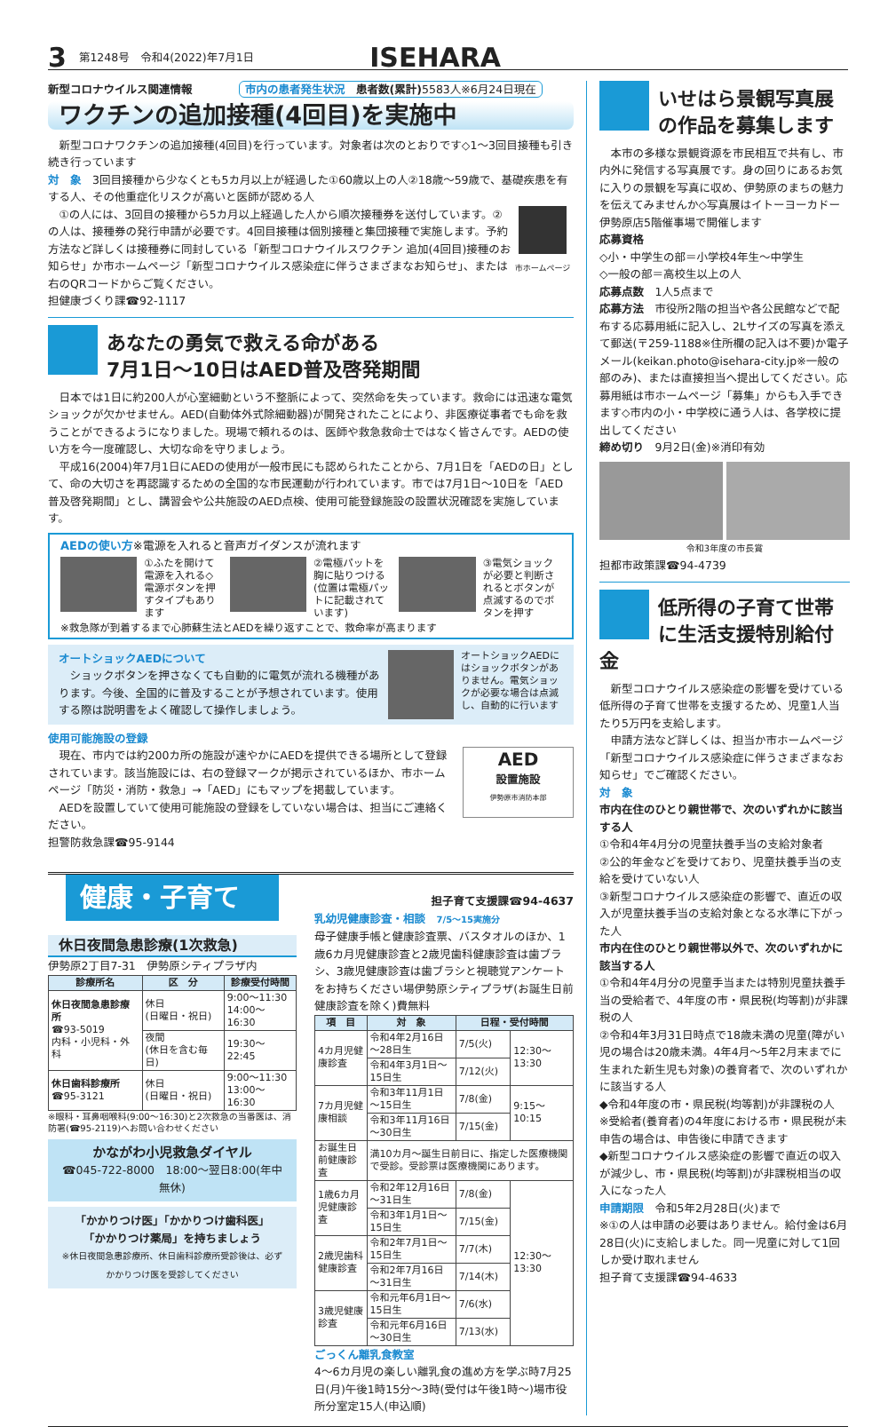3 第1248号　令和4(2022)年7月1日 ISEHARA
新型コロナウイルス関連情報　市内の患者発生状況　患者数(累計) 5583人※6月24日現在
ワクチンの追加接種(4回目)を実施中
　新型コロナワクチンの追加接種(4回目)を行っています。対象者は次のとおりです◇1～3回目接種も引き続き行っています
対　象　3回目接種から少なくとも5カ月以上が経過した①60歳以上の人②18歳～59歳で、基礎疾患を有する人、その他重症化リスクが高いと医師が認める人
　①の人には、3回目の接種から5カ月以上経過した人から順次接種券を送付しています。②の人は、接種券の発行申請が必要です。4回目接種は個別接種と集団接種で実施します。予約方法など詳しくは接種券に同封している「新型コロナウイルスワクチン 追加(4回目)接種のお知らせ」か市ホームページ「新型コロナウイルス感染症に伴うさまざまなお知らせ」、または右のQRコードからご覧ください。
市ホームページ
担健康づくり課☎92-1117
あなたの勇気で救える命がある
7月1日～10日はAED普及啓発期間
　日本では1日に約200人が心室細動という不整脈によって、突然命を失っています。救命には迅速な電気ショックが欠かせません。AED(自動体外式除細動器)が開発されたことにより、非医療従事者でも命を救うことができるようになりました。現場で頼れるのは、医師や救急救命士ではなく皆さんです。AEDの使い方を今一度確認し、大切な命を守りましょう。
　平成16(2004)年7月1日にAEDの使用が一般市民にも認められたことから、7月1日を「AEDの日」として、命の大切さを再認識するための全国的な市民運動が行われています。市では7月1日～10日を「AED普及啓発期間」とし、講習会や公共施設のAED点検、使用可能登録施設の設置状況確認を実施しています。
AEDの使い方※電源を入れると音声ガイダンスが流れます
①ふたを開けて電源を入れる◇電源ボタンを押すタイプもあります
②電極パットを胸に貼りつける(位置は電極パットに記載されています)
③電気ショックが必要と判断されるとボタンが点滅するのでボタンを押す
※救急隊が到着するまで心肺蘇生法とAEDを繰り返すことで、救命率が高まります
オートショックAEDについて
　ショックボタンを押さなくても自動的に電気が流れる機種があります。今後、全国的に普及することが予想されています。使用する際は説明書をよく確認して操作しましょう。
オートショックAEDにはショックボタンがありません。電気ショックが必要な場合は点滅し、自動的に行います
使用可能施設の登録
　現在、市内では約200カ所の施設が速やかにAEDを提供できる場所として登録されています。該当施設には、右の登録マークが掲示されているほか、市ホームページ「防災・消防・救急」→「AED」にもマップを掲載しています。
　AEDを設置していて使用可能施設の登録をしていない場合は、担当にご連絡ください。
担警防救急課☎95-9144
AED
設置施設
伊勢原市消防本部
健康・子育て
休日夜間急患診療(1次救急)
伊勢原2丁目7-31　伊勢原シティプラザ内
| 診療所名 | 区 分 | 診療受付時間 |
| --- | --- | --- |
| 休日夜間急患診療所 ☎93-5019 内科・小児科・外科 | 休日 (日曜日・祝日) | 9:00～11:30 14:00～16:30 |
| | 夜間 (休日を含む毎日) | 19:30～22:45 |
| 休日歯科診療所 ☎95-3121 | 休日 (日曜日・祝日) | 9:00～11:30 13:00～16:30 |
※眼科・耳鼻咽喉科(9:00～16:30)と2次救急の当番医は、消防署(☎95-2119)へお問い合わせください
かながわ小児救急ダイヤル
☎045-722-8000　18:00～翌日8:00(年中無休)
「かかりつけ医」「かかりつけ歯科医」
「かかりつけ薬局」を持ちましょう
※休日夜間急患診療所、休日歯科診療所受診後は、必ずかかりつけ医を受診してください
担子育て支援課☎94-4637
乳幼児健康診査・相談　7/5～15実施分
母子健康手帳と健康診査票、バスタオルのほか、1歳6カ月児健康診査と2歳児歯科健康診査は歯ブラシ、3歳児健康診査は歯ブラシと視聴覚アンケートをお持ちください場伊勢原シティプラザ(お誕生日前健康診査を除く)費無料
| 項 目 | 対 象 | 日程・受付時間 | |
| --- | --- | --- | --- |
| 4カ月児健康診査 | 令和4年2月16日～28日生 | 7/5(火) | 12:30～13:30 |
| | 令和4年3月1日～15日生 | 7/12(火) | |
| 7カ月児健康相談 | 令和3年11月1日～15日生 | 7/8(金) | 9:15～10:15 |
| | 令和3年11月16日～30日生 | 7/15(金) | |
| お誕生日前健康診査 | 満10カ月～誕生日前日に、指定した医療機関で受診。受診票は医療機関にあります。 | | |
| 1歳6カ月児健康診査 | 令和2年12月16日～31日生 | 7/8(金) | 12:30～13:30 |
| | 令和3年1月1日～15日生 | 7/15(金) | |
| 2歳児歯科健康診査 | 令和2年7月1日～15日生 | 7/7(木) | |
| | 令和2年7月16日～31日生 | 7/14(木) | |
| 3歳児健康診査 | 令和元年6月1日～15日生 | 7/6(水) | |
| | 令和元年6月16日～30日生 | 7/13(水) | |
ごっくん離乳食教室
4～6カ月児の楽しい離乳食の進め方を学ぶ時7月25日(月)午後1時15分～3時(受付は午後1時～)場市役所分室定15人(申込順)
いせはら景観写真展の作品を募集します
　本市の多様な景観資源を市民相互で共有し、市内外に発信する写真展です。身の回りにあるお気に入りの景観を写真に収め、伊勢原のまちの魅力を伝えてみませんか◇写真展はイトーヨーカドー伊勢原店5階催事場で開催します
応募資格
◇小・中学生の部＝小学校4年生～中学生
◇一般の部＝高校生以上の人
応募点数　1人5点まで
応募方法　市役所2階の担当や各公民館などで配布する応募用紙に記入し、2Lサイズの写真を添えて郵送(〒259-1188※住所欄の記入は不要)か電子メール(keikan.photo@isehara-city.jp※一般の部のみ)、または直接担当へ提出してください。応募用紙は市ホームページ「募集」からも入手できます◇市内の小・中学校に通う人は、各学校に提出してください
締め切り　9月2日(金)※消印有効
令和3年度の市長賞
担都市政策課☎94-4739
低所得の子育て世帯に生活支援特別給付金
　新型コロナウイルス感染症の影響を受けている低所得の子育て世帯を支援するため、児童1人当たり5万円を支給します。
　申請方法など詳しくは、担当か市ホームページ「新型コロナウイルス感染症に伴うさまざまなお知らせ」でご確認ください。
対　象
市内在住のひとり親世帯で、次のいずれかに該当する人
①令和4年4月分の児童扶養手当の支給対象者
②公的年金などを受けており、児童扶養手当の支給を受けていない人
③新型コロナウイルス感染症の影響で、直近の収入が児童扶養手当の支給対象となる水準に下がった人
市内在住のひとり親世帯以外で、次のいずれかに該当する人
①令和4年4月分の児童手当または特別児童扶養手当の受給者で、4年度の市・県民税(均等割)が非課税の人
②令和4年3月31日時点で18歳未満の児童(障がい児の場合は20歳未満。4年4月～5年2月末までに生まれた新生児も対象)の養育者で、次のいずれかに該当する人
◆令和4年度の市・県民税(均等割)が非課税の人
※受給者(養育者)の4年度における市・県民税が未申告の場合は、申告後に申請できます
◆新型コロナウイルス感染症の影響で直近の収入が減少し、市・県民税(均等割)が非課税相当の収入になった人
申請期限　令和5年2月28日(火)まで
※①の人は申請の必要はありません。給付金は6月28日(火)に支給しました。同一児童に対して1回しか受け取れません
担子育て支援課☎94-4633